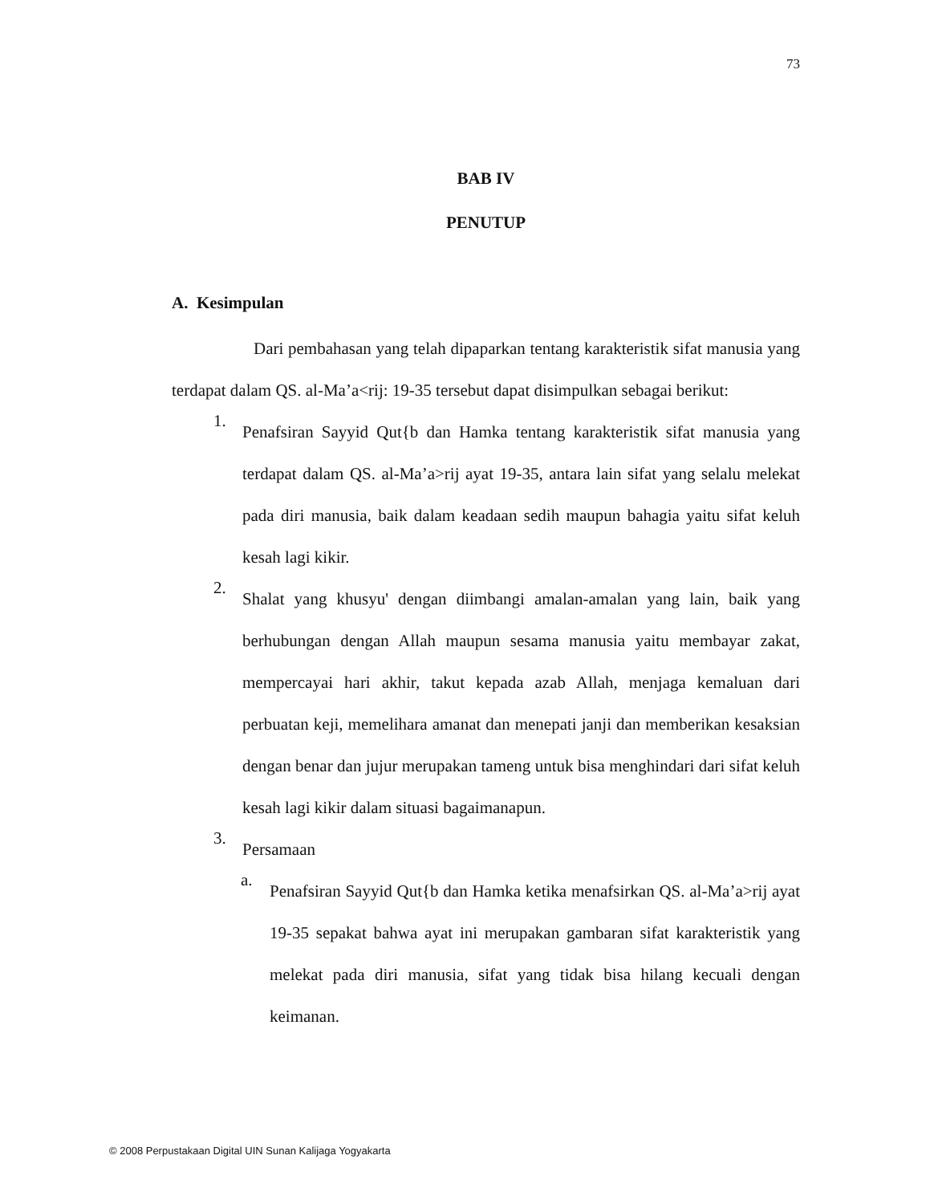73
BAB IV
PENUTUP
A. Kesimpulan
Dari pembahasan yang telah dipaparkan tentang karakteristik sifat manusia yang terdapat dalam QS. al-Ma’a<rij: 19-35 tersebut dapat disimpulkan sebagai berikut:
1.
Penafsiran Sayyid Qut{b dan Hamka tentang karakteristik sifat manusia yang terdapat dalam QS. al-Ma’a>rij ayat 19-35, antara lain sifat yang selalu melekat pada diri manusia, baik dalam keadaan sedih maupun bahagia yaitu sifat keluh kesah lagi kikir.
2.
Shalat yang khusyu' dengan diimbangi amalan-amalan yang lain, baik yang berhubungan dengan Allah maupun sesama manusia yaitu membayar zakat, mempercayai hari akhir, takut kepada azab Allah, menjaga kemaluan dari perbuatan keji, memelihara amanat dan menepati janji dan memberikan kesaksian dengan benar dan jujur merupakan tameng untuk bisa menghindari dari sifat keluh kesah lagi kikir dalam situasi bagaimanapun.
3.
Persamaan
a.
Penafsiran Sayyid Qut{b dan Hamka ketika menafsirkan QS. al-Ma’a>rij ayat 19-35 sepakat bahwa ayat ini merupakan gambaran sifat karakteristik yang melekat pada diri manusia, sifat yang tidak bisa hilang kecuali dengan keimanan.
© 2008 Perpustakaan Digital UIN Sunan Kalijaga Yogyakarta